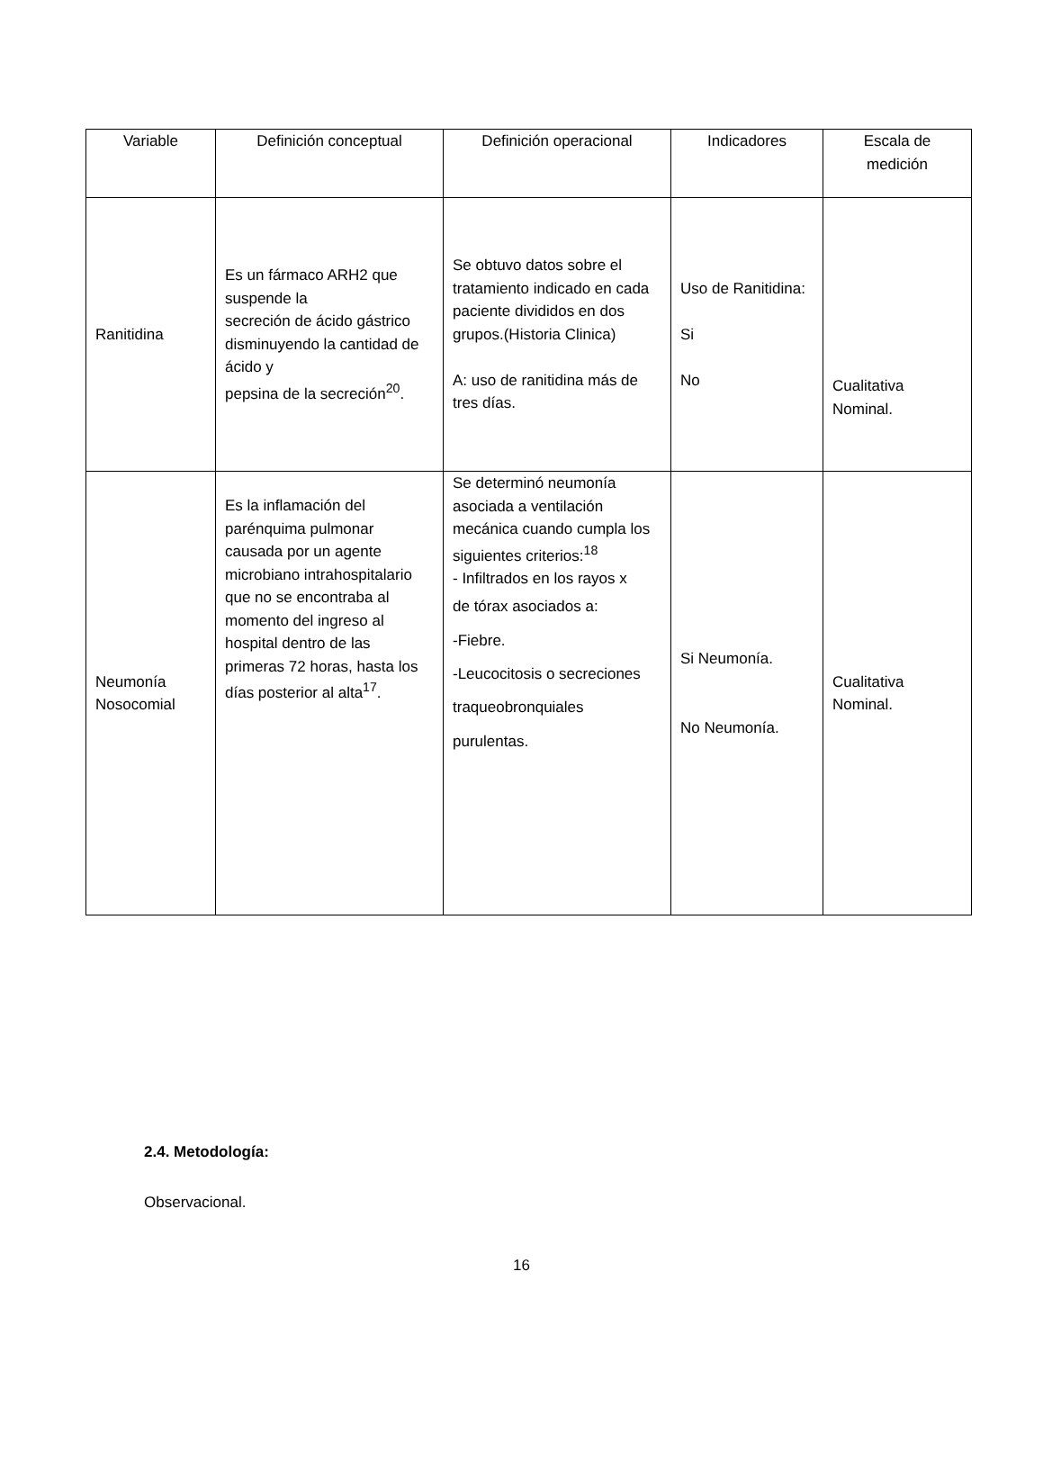| Variable | Definición conceptual | Definición operacional | Indicadores | Escala de medición |
| --- | --- | --- | --- | --- |
| Ranitidina | Es un fármaco ARH2 que suspende la secreción de ácido gástrico disminuyendo la cantidad de ácido y pepsina de la secreción<sup>20</sup>. | Se obtuvo datos sobre el tratamiento indicado en cada paciente divididos en dos grupos.(Historia Clinica) A: uso de ranitidina más de tres días. | Uso de Ranitidina: Si No | Cualitativa Nominal. |
| Neumonía Nosocomial | Es la inflamación del parénquima pulmonar causada por un agente microbiano intrahospitalario que no se encontraba al momento del ingreso al hospital dentro de las primeras 72 horas, hasta los días posterior al alta<sup>17</sup>. | Se determinó neumonía asociada a ventilación mecánica cuando cumpla los siguientes criterios:<sup>18</sup> - Infiltrados en los rayos x de tórax asociados a: -Fiebre. -Leucocitosis o secreciones traqueobronquiales purulentas. | Si Neumonía. No Neumonía. | Cualitativa Nominal. |
2.4. Metodología:
Observacional.
16